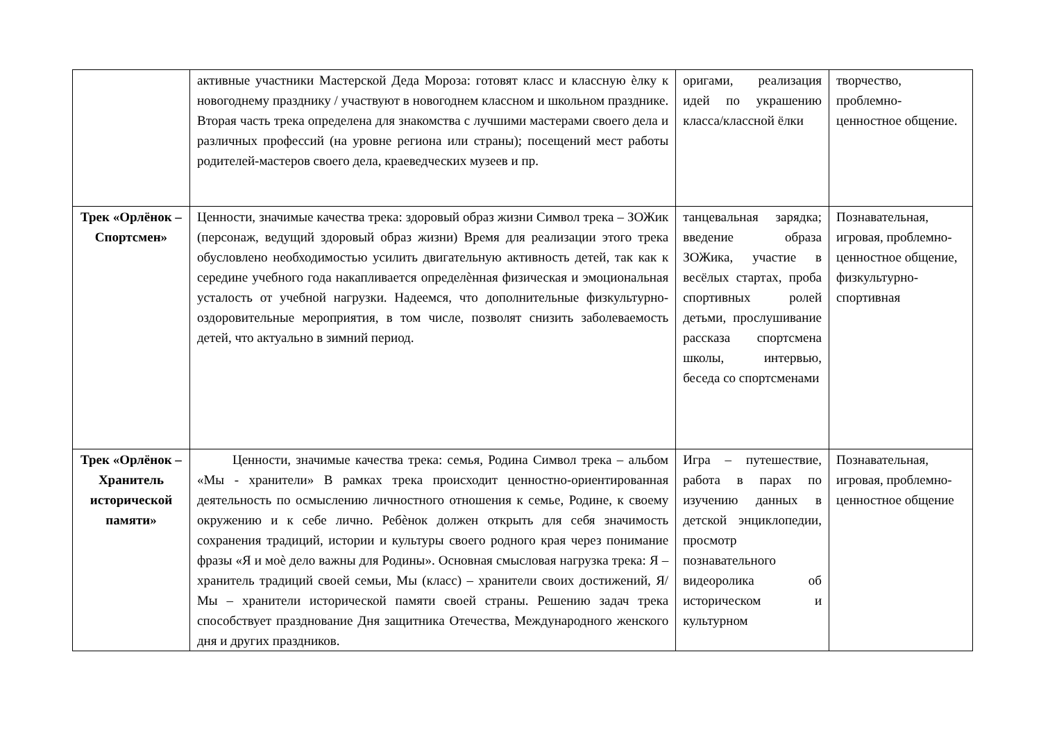| | активные участники Мастерской Деда Мороза: готовят класс и классную ѐлку к новогоднему празднику / участвуют в новогоднем классном и школьном празднике. Вторая часть трека определена для знакомства с лучшими мастерами своего дела и различных профессий (на уровне региона или страны); посещений мест работы родителей-мастеров своего дела, краеведческих музеев и пр. | оригами, реализация идей по украшению класса/классной ёлки | творчество, проблемно-ценностное общение. |
| Трек «Орлёнок – Спортсмен» | Ценности, значимые качества трека: здоровый образ жизни Символ трека – ЗОЖик (персонаж, ведущий здоровый образ жизни) Время для реализации этого трека обусловлено необходимостью усилить двигательную активность детей, так как к середине учебного года накапливается определѐнная физическая и эмоциональная усталость от учебной нагрузки. Надеемся, что дополнительные физкультурно-оздоровительные мероприятия, в том числе, позволят снизить заболеваемость детей, что актуально в зимний период. | танцевальная зарядка; введение образа ЗОЖика, участие в весёлых стартах, проба спортивных ролей детьми, прослушивание рассказа спортсмена школы, интервью, беседа со спортсменами | Познавательная, игровая, проблемно-ценностное общение, физкультурно-спортивная |
| Трек «Орлёнок – Хранитель исторической памяти» | Ценности, значимые качества трека: семья, Родина Символ трека – альбом «Мы - хранители» В рамках трека происходит ценностно-ориентированная деятельность по осмыслению личностного отношения к семье, Родине, к своему окружению и к себе лично. Ребѐнок должен открыть для себя значимость сохранения традиций, истории и культуры своего родного края через понимание фразы «Я и моѐ дело важны для Родины». Основная смысловая нагрузка трека: Я – хранитель традиций своей семьи, Мы (класс) – хранители своих достижений, Я/Мы – хранители исторической памяти своей страны. Решению задач трека способствует празднование Дня защитника Отечества, Международного женского дня и других праздников. | Игра – путешествие, работа в парах по изучению данных в детской энциклопедии, просмотр познавательного видеоролика об историческом и культурном | Познавательная, игровая, проблемно-ценностное общение |